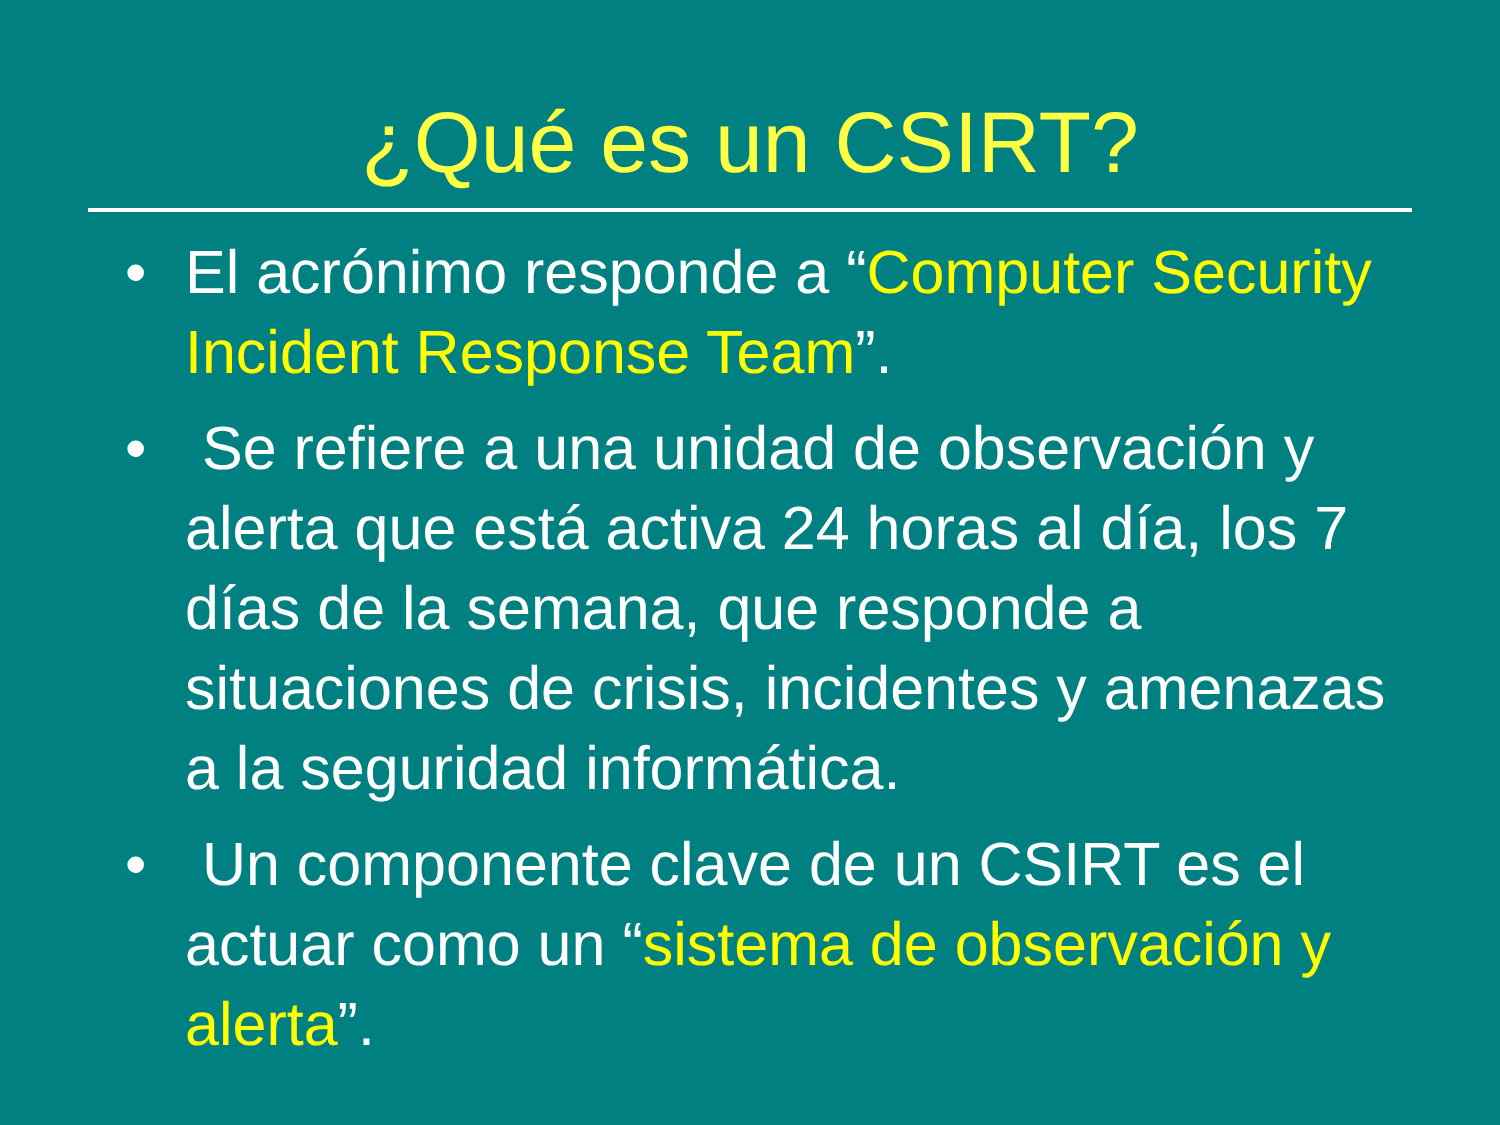¿Qué es un CSIRT?
• El acrónimo responde a “Computer Security Incident Response Team”.
• Se refiere a una unidad de observación y alerta que está activa 24 horas al día, los 7 días de la semana, que responde a situaciones de crisis, incidentes y amenazas a la seguridad informática.
• Un componente clave de un CSIRT es el actuar como un “sistema de observación y alerta”.